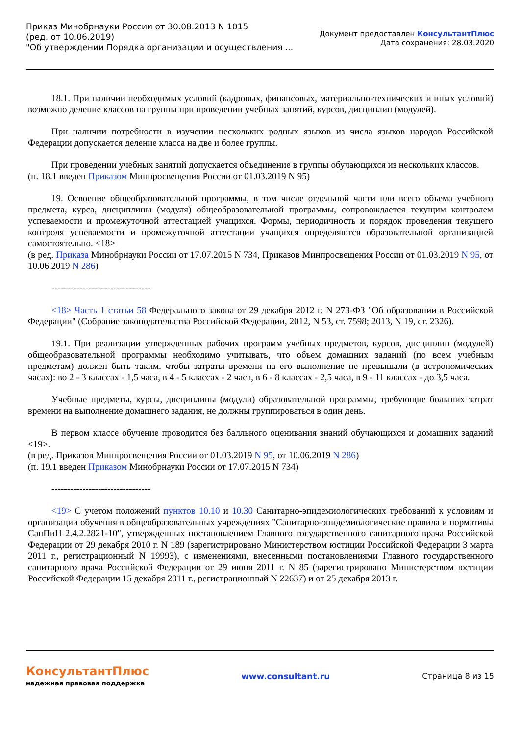Приказ Минобрнауки России от 30.08.2013 N 1015
(ред. от 10.06.2019)
"Об утверждении Порядка организации и осуществления ...
Документ предоставлен КонсультантПлюс
Дата сохранения: 28.03.2020
18.1. При наличии необходимых условий (кадровых, финансовых, материально-технических и иных условий) возможно деление классов на группы при проведении учебных занятий, курсов, дисциплин (модулей).
При наличии потребности в изучении нескольких родных языков из числа языков народов Российской Федерации допускается деление класса на две и более группы.
При проведении учебных занятий допускается объединение в группы обучающихся из нескольких классов.
(п. 18.1 введен Приказом Минпросвещения России от 01.03.2019 N 95)
19. Освоение общеобразовательной программы, в том числе отдельной части или всего объема учебного предмета, курса, дисциплины (модуля) общеобразовательной программы, сопровождается текущим контролем успеваемости и промежуточной аттестацией учащихся. Формы, периодичность и порядок проведения текущего контроля успеваемости и промежуточной аттестации учащихся определяются образовательной организацией самостоятельно. <18>
(в ред. Приказа Минобрнауки России от 17.07.2015 N 734, Приказов Минпросвещения России от 01.03.2019 N 95, от 10.06.2019 N 286)
--------------------------------
<18> Часть 1 статьи 58 Федерального закона от 29 декабря 2012 г. N 273-ФЗ "Об образовании в Российской Федерации" (Собрание законодательства Российской Федерации, 2012, N 53, ст. 7598; 2013, N 19, ст. 2326).
19.1. При реализации утвержденных рабочих программ учебных предметов, курсов, дисциплин (модулей) общеобразовательной программы необходимо учитывать, что объем домашних заданий (по всем учебным предметам) должен быть таким, чтобы затраты времени на его выполнение не превышали (в астрономических часах): во 2 - 3 классах - 1,5 часа, в 4 - 5 классах - 2 часа, в 6 - 8 классах - 2,5 часа, в 9 - 11 классах - до 3,5 часа.
Учебные предметы, курсы, дисциплины (модули) образовательной программы, требующие больших затрат времени на выполнение домашнего задания, не должны группироваться в один день.
В первом классе обучение проводится без балльного оценивания знаний обучающихся и домашних заданий <19>.
(в ред. Приказов Минпросвещения России от 01.03.2019 N 95, от 10.06.2019 N 286)
(п. 19.1 введен Приказом Минобрнауки России от 17.07.2015 N 734)
--------------------------------
<19> С учетом положений пунктов 10.10 и 10.30 Санитарно-эпидемиологических требований к условиям и организации обучения в общеобразовательных учреждениях "Санитарно-эпидемиологические правила и нормативы СанПиН 2.4.2.2821-10", утвержденных постановлением Главного государственного санитарного врача Российской Федерации от 29 декабря 2010 г. N 189 (зарегистрировано Министерством юстиции Российской Федерации 3 марта 2011 г., регистрационный N 19993), с изменениями, внесенными постановлениями Главного государственного санитарного врача Российской Федерации от 29 июня 2011 г. N 85 (зарегистрировано Министерством юстиции Российской Федерации 15 декабря 2011 г., регистрационный N 22637) и от 25 декабря 2013 г.
КонсультантПлюс
надежная правовая поддержка
www.consultant.ru Страница 8 из 15